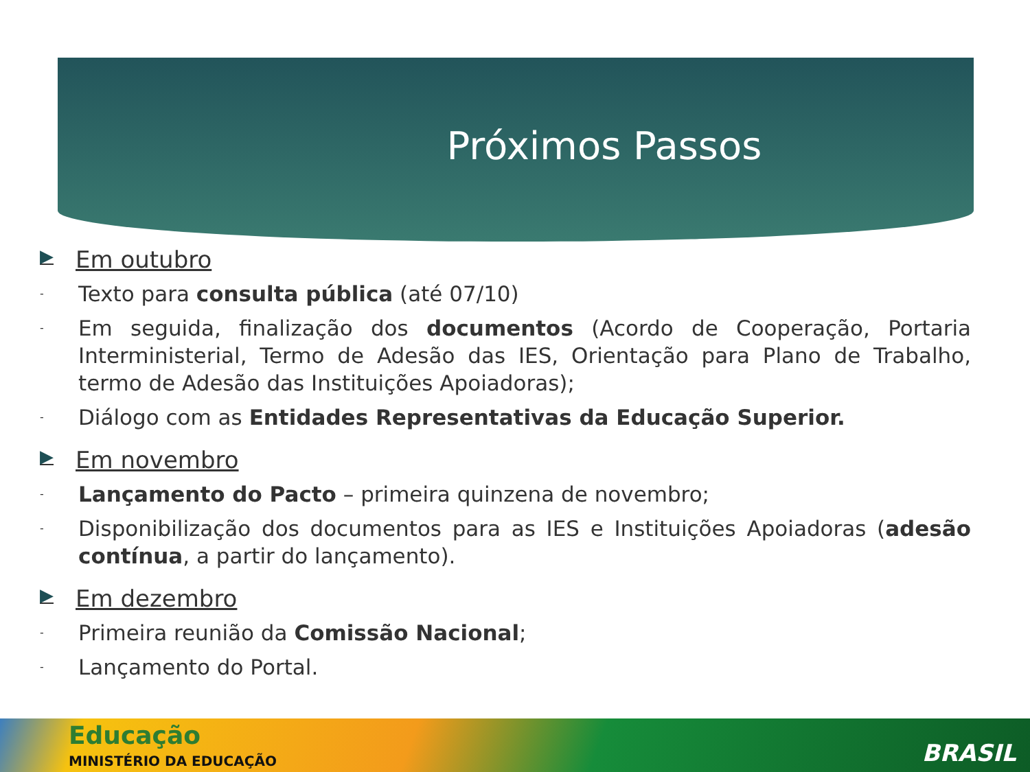Próximos Passos
▶ Em outubro
-
Texto para consulta pública (até 07/10)
-
Em seguida, finalização dos documentos (Acordo de Cooperação, Portaria Interministerial, Termo de Adesão das IES, Orientação para Plano de Trabalho, termo de Adesão das Instituições Apoiadoras);
-
Diálogo com as Entidades Representativas da Educação Superior.
▶ Em novembro
-
Lançamento do Pacto – primeira quinzena de novembro;
-
Disponibilização dos documentos para as IES e Instituições Apoiadoras (adesão contínua, a partir do lançamento).
▶ Em dezembro
-
Primeira reunião da Comissão Nacional;
-
Lançamento do Portal.
Educação
MINISTÉRIO DA EDUCAÇÃO BRASIL